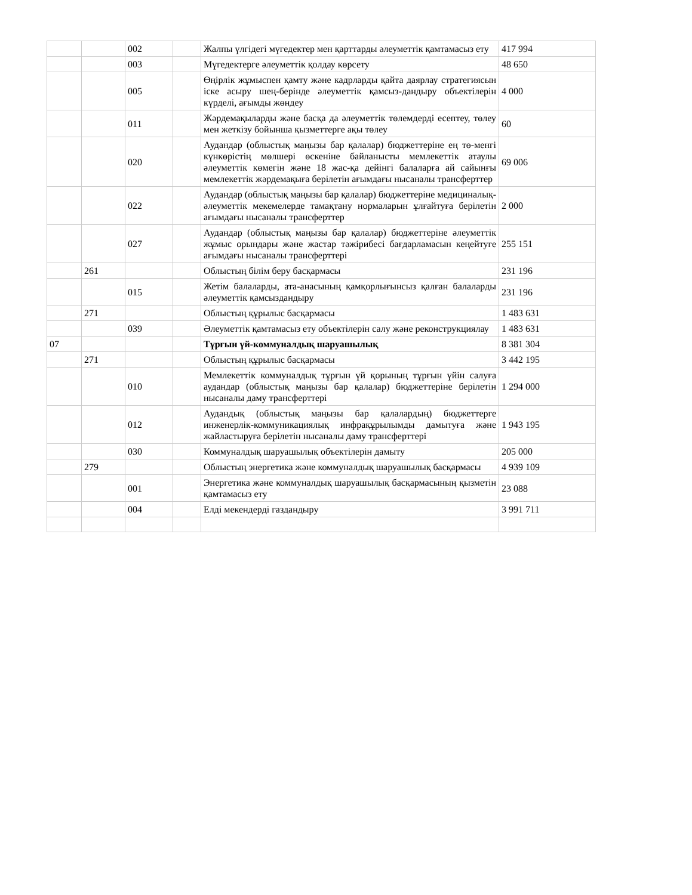| | | 002 | | Жалпы үлгідегі мүгедектер мен қарттарды әлеуметтік қамтамасыз ету | 417 994 |
| | | 003 | | Мүгедектерге әлеуметтік қолдау көрсету | 48 650 |
| | | 005 | | Өңірлік жұмыспен қамту және кадрларды қайта даярлау стратегиясын іске асыру шең-берінде әлеуметтік қамсыз-дандыру объектілерін күрделі, ағымды жөндеу | 4 000 |
| | | 011 | | Жәрдемақыларды және басқа да әлеуметтік төлемдерді есептеу, төлеу мен жеткізу бойынша қызметтерге ақы төлеу | 60 |
| | | 020 | | Аудандар (облыстық маңызы бар қалалар) бюджеттеріне ең тө-менгі күнкөрістің мөлшері өскеніне байланысты мемлекеттік атаулы әлеуметтік көмегін және 18 жас-қа дейінгі балаларға ай сайынғы мемлекеттік жәрдемақыға берілетін ағымдағы нысаналы трансферттер | 69 006 |
| | | 022 | | Аудандар (облыстық маңызы бар қалалар) бюджеттеріне медициналық-әлеуметтік мекемелерде тамақтану нормаларын ұлғайтуға берілетін ағымдағы нысаналы трансферттер | 2 000 |
| | | 027 | | Аудандар (облыстық маңызы бар қалалар) бюджеттеріне әлеуметтік жұмыс орындары және жастар тәжірибесі бағдарламасын кеңейтуге ағымдағы нысаналы трансферттері | 255 151 |
| | 261 | | | Облыстың білім беру басқармасы | 231 196 |
| | | 015 | | Жетім балаларды, ата-анасының қамқорлығынсыз қалған балаларды әлеуметтік қамсыздандыру | 231 196 |
| | 271 | | | Облыстың құрылыс басқармасы | 1 483 631 |
| | | 039 | | Әлеуметтік қамтамасыз ету объектілерін салу және реконструкциялау | 1 483 631 |
| 07 | | | | Тұрғын үй-коммуналдық шаруашылық | 8 381 304 |
| | 271 | | | Облыстың құрылыс басқармасы | 3 442 195 |
| | | 010 | | Мемлекеттік коммуналдық тұрғын үй қорының тұрғын үйін салуға аудандар (облыстық маңызы бар қалалар) бюджеттеріне берілетін нысаналы даму трансферттері | 1 294 000 |
| | | 012 | | Аудандық (облыстық маңызы бар қалалардың) бюджеттерге инженерлік-коммуникациялық инфрақұрылымды дамытуға және жайластыруға берілетін нысаналы даму трансферттері | 1 943 195 |
| | | 030 | | Коммуналдық шаруашылық объектілерін дамыту | 205 000 |
| | 279 | | | Облыстың энергетика және коммуналдық шаруашылық басқармасы | 4 939 109 |
| | | 001 | | Энергетика және коммуналдық шаруашылық басқармасының қызметін қамтамасыз ету | 23 088 |
| | | 004 | | Елді мекендерді газдандыру | 3 991 711 |